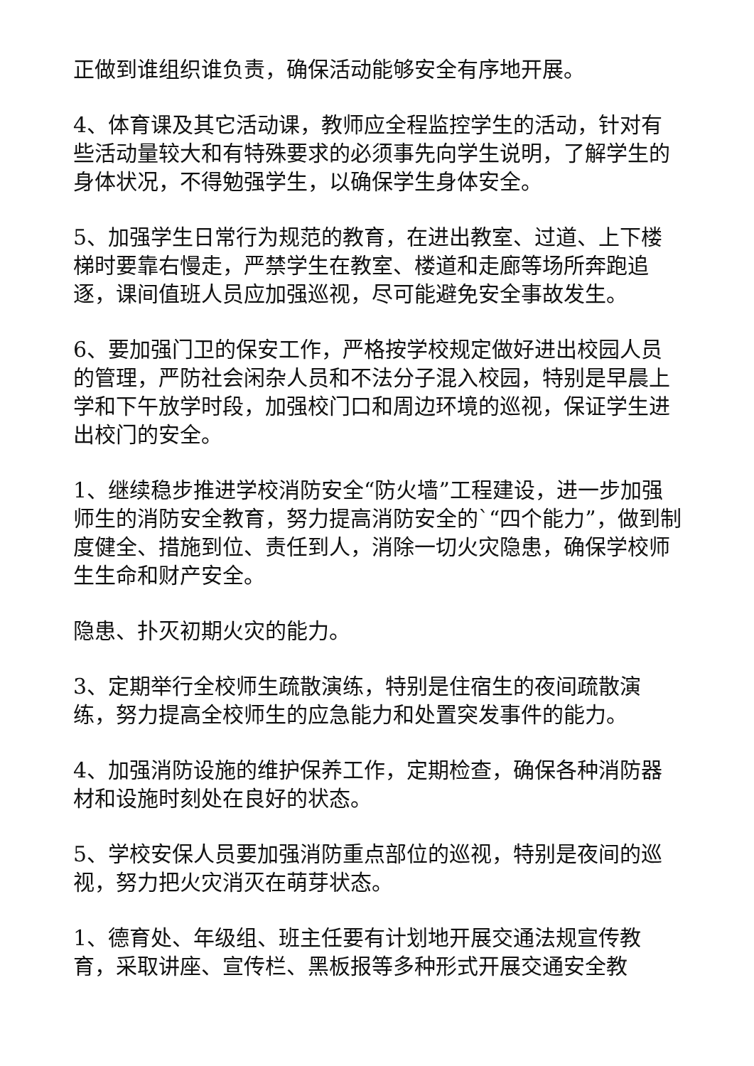正做到谁组织谁负责，确保活动能够安全有序地开展。
4、体育课及其它活动课，教师应全程监控学生的活动，针对有些活动量较大和有特殊要求的必须事先向学生说明，了解学生的身体状况，不得勉强学生，以确保学生身体安全。
5、加强学生日常行为规范的教育，在进出教室、过道、上下楼梯时要靠右慢走，严禁学生在教室、楼道和走廊等场所奔跑追逐，课间值班人员应加强巡视，尽可能避免安全事故发生。
6、要加强门卫的保安工作，严格按学校规定做好进出校园人员的管理，严防社会闲杂人员和不法分子混入校园，特别是早晨上学和下午放学时段，加强校门口和周边环境的巡视，保证学生进出校门的安全。
1、继续稳步推进学校消防安全“防火墙”工程建设，进一步加强师生的消防安全教育，努力提高消防安全的`“四个能力”，做到制度健全、措施到位、责任到人，消除一切火灾隐患，确保学校师生生命和财产安全。
隐患、扑灭初期火灾的能力。
3、定期举行全校师生疏散演练，特别是住宿生的夜间疏散演练，努力提高全校师生的应急能力和处置突发事件的能力。
4、加强消防设施的维护保养工作，定期检查，确保各种消防器材和设施时刻处在良好的状态。
5、学校安保人员要加强消防重点部位的巡视，特别是夜间的巡视，努力把火灾消灭在萌芽状态。
1、德育处、年级组、班主任要有计划地开展交通法规宣传教育，采取讲座、宣传栏、黑板报等多种形式开展交通安全教